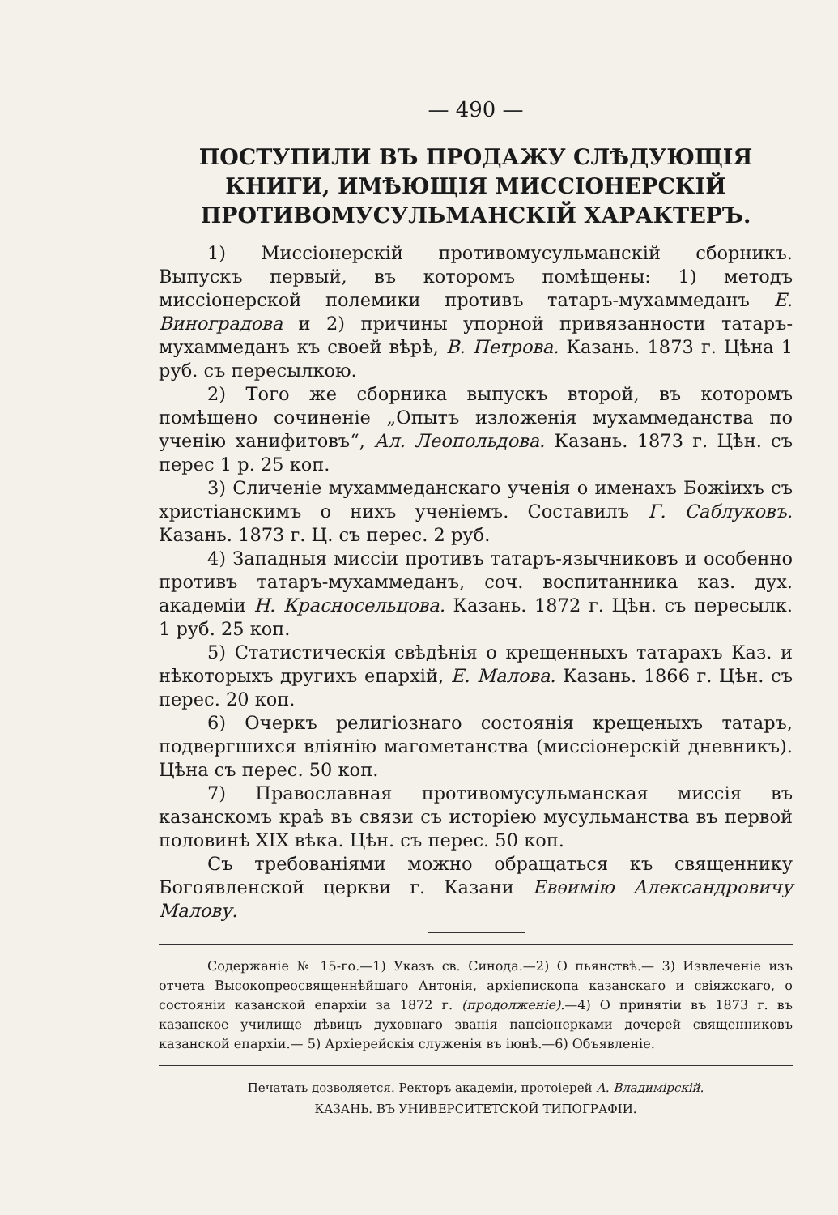— 490 —
ПОСТУПИЛИ ВЪ ПРОДАЖУ СЛѢДУЮЩІЯ КНИГИ, ИМѢЮЩІЯ МИССІОНЕРСКІЙ ПРОТИВОМУСУЛЬМАН­СКІЙ ХАРАКТЕРЪ.
1) Миссіонерскій противомусульманскій сборникъ. Выпускъ первый, въ которомъ помѣщены: 1) методъ миссіонерской полемики противъ татаръ-мухаммеданъ Е. Виноградова и 2) причины упорной привязанности татаръ-мухаммеданъ къ своей вѣрѣ, В. Петрова. Казань. 1873 г. Цѣна 1 руб. съ пересылкою.
2) Того же сборника выпускъ второй, въ которомъ помѣщено сочиненіе „Опытъ изложенія мухаммеданства по ученію ханифитовъ“, Ал. Леопольдова. Казань. 1873 г. Цѣн. съ перес 1 р. 25 коп.
3) Сличеніе мухаммеданскаго ученія о именахъ Божіихъ съ христіанскимъ о нихъ ученіемъ. Составилъ Г. Саблуковъ. Казань. 1873 г. Ц. съ перес. 2 руб.
4) Западныя миссіи противъ татаръ-язычниковъ и особенно противъ татаръ-мухаммеданъ, соч. воспитанника каз. дух. академіи Н. Красносельцова. Казань. 1872 г. Цѣн. съ пересылк. 1 руб. 25 коп.
5) Статистическія свѣдѣнія о крещенныхъ татарахъ Каз. и нѣкоторыхъ другихъ епархій, Е. Малова. Казань. 1866 г. Цѣн. съ перес. 20 коп.
6) Очеркъ религіознаго состоянія крещеныхъ татаръ, подвергшихся вліянію магометанства (миссіонерскій дневникъ). Цѣна съ перес. 50 коп.
7) Православная противомусульманская миссія въ казанскомъ краѣ въ связи съ исторіею мусульманства въ первой половинѣ XIX вѣка. Цѣн. съ перес. 50 коп.
Съ требованіями можно обращаться къ священнику Богоявленской церкви г. Казани Евѳимію Александровичу Малову.
Содержаніе № 15-го.—1) Указъ св. Синода.—2) О пьянствѣ.— 3) Извлеченіе изъ отчета Высокопреосвященнѣйшаго Антонія, архіепископа казанскаго и свіяжскаго, о состояніи казанской епархіи за 1872 г. (продолженіе).—4) О принятіи въ 1873 г. въ казанское училище дѣвицъ духовнаго званія пансіонерками дочерей священниковъ казанской епархіи.— 5) Архіерейскія служенія въ іюнѣ.—6) Объявленіе.
Печатать дозволяется. Ректоръ академіи, протоіерей А. Владимірскій.
КАЗАНЬ. ВЪ УНИВЕРСИТЕТСКОЙ ТИПОГРАФІИ.